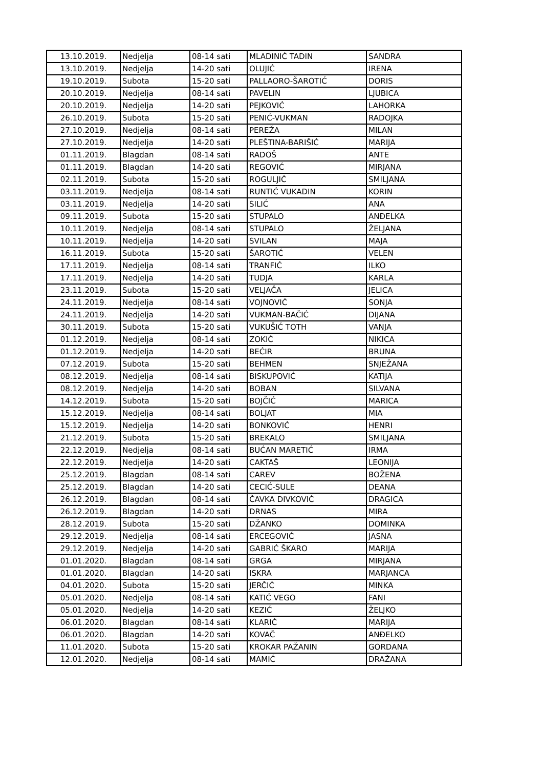| 13.10.2019. | Nedjelja | 08-14 sati | MLADINIĆ TADIN | SANDRA |
| 13.10.2019. | Nedjelja | 14-20 sati | OLUJIĆ | IRENA |
| 19.10.2019. | Subota | 15-20 sati | PALLAORO-ŠAROTIĆ | DORIS |
| 20.10.2019. | Nedjelja | 08-14 sati | PAVELIN | LJUBICA |
| 20.10.2019. | Nedjelja | 14-20 sati | PEJKOVIĆ | LAHORKA |
| 26.10.2019. | Subota | 15-20 sati | PENIĆ-VUKMAN | RADOJKA |
| 27.10.2019. | Nedjelja | 08-14 sati | PEREŽA | MILAN |
| 27.10.2019. | Nedjelja | 14-20 sati | PLEŠTINA-BARIŠIĆ | MARIJA |
| 01.11.2019. | Blagdan | 08-14 sati | RADOŠ | ANTE |
| 01.11.2019. | Blagdan | 14-20 sati | REGOVIĆ | MIRJANA |
| 02.11.2019. | Subota | 15-20 sati | ROGULJIĆ | SMILJANA |
| 03.11.2019. | Nedjelja | 08-14 sati | RUNTIĆ VUKADIN | KORIN |
| 03.11.2019. | Nedjelja | 14-20 sati | SILIĆ | ANA |
| 09.11.2019. | Subota | 15-20 sati | STUPALO | ANĐELKA |
| 10.11.2019. | Nedjelja | 08-14 sati | STUPALO | ŽELJANA |
| 10.11.2019. | Nedjelja | 14-20 sati | SVILAN | MAJA |
| 16.11.2019. | Subota | 15-20 sati | ŠAROTIĆ | VELEN |
| 17.11.2019. | Nedjelja | 08-14 sati | TRANFIĆ | ILKO |
| 17.11.2019. | Nedjelja | 14-20 sati | TUDJA | KARLA |
| 23.11.2019. | Subota | 15-20 sati | VELJAČA | JELICA |
| 24.11.2019. | Nedjelja | 08-14 sati | VOJNOVIĆ | SONJA |
| 24.11.2019. | Nedjelja | 14-20 sati | VUKMAN-BAČIĆ | DIJANA |
| 30.11.2019. | Subota | 15-20 sati | VUKUŠIĆ TOTH | VANJA |
| 01.12.2019. | Nedjelja | 08-14 sati | ZOKIĆ | NIKICA |
| 01.12.2019. | Nedjelja | 14-20 sati | BEĆIR | BRUNA |
| 07.12.2019. | Subota | 15-20 sati | BEHMEN | SNJEŽANA |
| 08.12.2019. | Nedjelja | 08-14 sati | BISKUPOVIĆ | KATIJA |
| 08.12.2019. | Nedjelja | 14-20 sati | BOBAN | SILVANA |
| 14.12.2019. | Subota | 15-20 sati | BOJČIĆ | MARICA |
| 15.12.2019. | Nedjelja | 08-14 sati | BOLJAT | MIA |
| 15.12.2019. | Nedjelja | 14-20 sati | BONKOVIĆ | HENRI |
| 21.12.2019. | Subota | 15-20 sati | BREKALO | SMILJANA |
| 22.12.2019. | Nedjelja | 08-14 sati | BUĆAN MARETIĆ | IRMA |
| 22.12.2019. | Nedjelja | 14-20 sati | CAKTAŠ | LEONIJA |
| 25.12.2019. | Blagdan | 08-14 sati | CAREV | BOŽENA |
| 25.12.2019. | Blagdan | 14-20 sati | CECIĆ-SULE | DEANA |
| 26.12.2019. | Blagdan | 08-14 sati | ČAVKA DIVKOVIĆ | DRAGICA |
| 26.12.2019. | Blagdan | 14-20 sati | DRNAS | MIRA |
| 28.12.2019. | Subota | 15-20 sati | DŽANKO | DOMINKA |
| 29.12.2019. | Nedjelja | 08-14 sati | ERCEGOVIĆ | JASNA |
| 29.12.2019. | Nedjelja | 14-20 sati | GABRIĆ ŠKARO | MARIJA |
| 01.01.2020. | Blagdan | 08-14 sati | GRGA | MIRJANA |
| 01.01.2020. | Blagdan | 14-20 sati | ISKRA | MARJANCA |
| 04.01.2020. | Subota | 15-20 sati | JERČIĆ | MINKA |
| 05.01.2020. | Nedjelja | 08-14 sati | KATIĆ VEGO | FANI |
| 05.01.2020. | Nedjelja | 14-20 sati | KEZIĆ | ŽELJKO |
| 06.01.2020. | Blagdan | 08-14 sati | KLARIĆ | MARIJA |
| 06.01.2020. | Blagdan | 14-20 sati | KOVAČ | ANĐELKO |
| 11.01.2020. | Subota | 15-20 sati | KROKAR PAŽANIN | GORDANA |
| 12.01.2020. | Nedjelja | 08-14 sati | MAMIĆ | DRAŽANA |